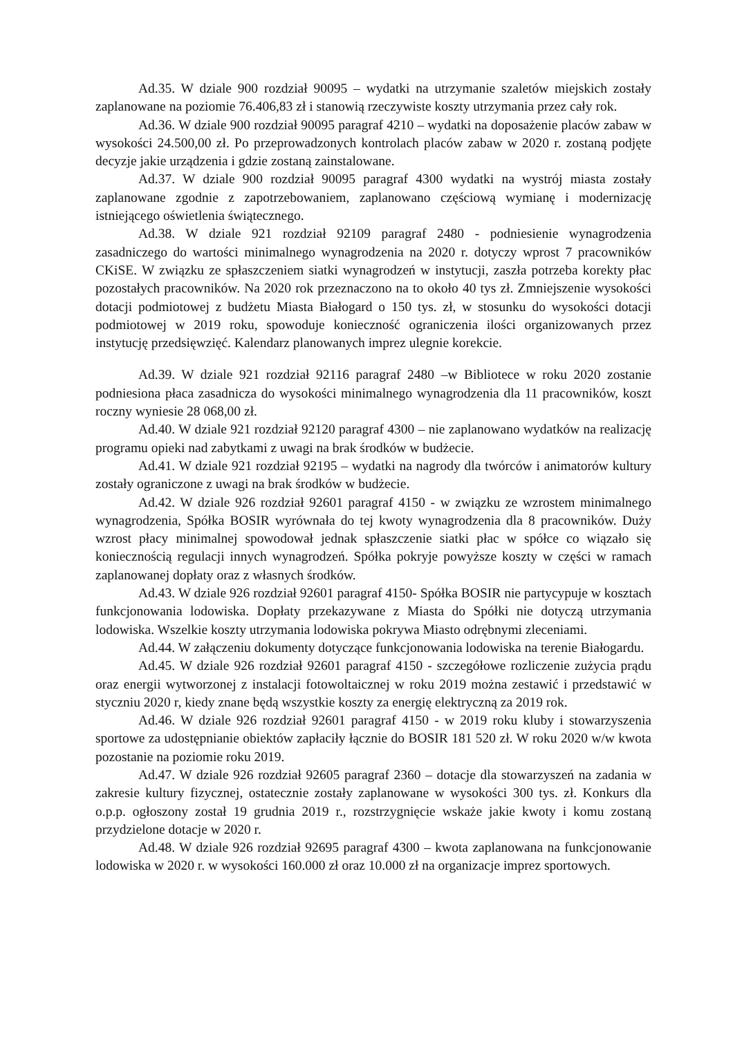Ad.35. W dziale 900 rozdział 90095 – wydatki na utrzymanie szaletów miejskich zostały zaplanowane na poziomie 76.406,83 zł i stanowią rzeczywiste koszty utrzymania przez cały rok.
Ad.36. W dziale 900 rozdział 90095 paragraf 4210 – wydatki na doposażenie placów zabaw w wysokości 24.500,00 zł. Po przeprowadzonych kontrolach placów zabaw w 2020 r. zostaną podjęte decyzje jakie urządzenia i gdzie zostaną zainstalowane.
Ad.37. W dziale 900 rozdział 90095 paragraf 4300 wydatki na wystrój miasta zostały zaplanowane zgodnie z zapotrzebowaniem, zaplanowano częściową wymianę i modernizację istniejącego oświetlenia świątecznego.
Ad.38. W dziale 921 rozdział 92109 paragraf 2480 - podniesienie wynagrodzenia zasadniczego do wartości minimalnego wynagrodzenia na 2020 r. dotyczy wprost 7 pracowników CKiSE. W związku ze spłaszczeniem siatki wynagrodzeń w instytucji, zaszła potrzeba korekty płac pozostałych pracowników. Na 2020 rok przeznaczono na to około 40 tys zł. Zmniejszenie wysokości dotacji podmiotowej z budżetu Miasta Białogard o 150 tys. zł, w stosunku do wysokości dotacji podmiotowej w 2019 roku, spowoduje konieczność ograniczenia ilości organizowanych przez instytucję przedsięwzięć. Kalendarz planowanych imprez ulegnie korekcie.
Ad.39. W dziale 921 rozdział 92116 paragraf 2480 –w Bibliotece w roku 2020 zostanie podniesiona płaca zasadnicza do wysokości minimalnego wynagrodzenia dla 11 pracowników, koszt roczny wyniesie 28 068,00 zł.
Ad.40. W dziale 921 rozdział 92120 paragraf 4300 – nie zaplanowano wydatków na realizację programu opieki nad zabytkami z uwagi na brak środków w budżecie.
Ad.41. W dziale 921 rozdział 92195 – wydatki na nagrody dla twórców i animatorów kultury zostały ograniczone z uwagi na brak środków w budżecie.
Ad.42. W dziale 926 rozdział 92601 paragraf 4150 - w związku ze wzrostem minimalnego wynagrodzenia, Spółka BOSIR wyrównała do tej kwoty wynagrodzenia dla 8 pracowników. Duży wzrost płacy minimalnej spowodował jednak spłaszczenie siatki płac w spółce co wiązało się koniecznością regulacji innych wynagrodzeń. Spółka pokryje powyższe koszty w części w ramach zaplanowanej dopłaty oraz z własnych środków.
Ad.43. W dziale 926 rozdział 92601 paragraf 4150- Spółka BOSIR nie partycypuje w kosztach funkcjonowania lodowiska. Dopłaty przekazywane z Miasta do Spółki nie dotyczą utrzymania lodowiska. Wszelkie koszty utrzymania lodowiska pokrywa Miasto odrębnymi zleceniami.
Ad.44. W załączeniu dokumenty dotyczące funkcjonowania lodowiska na terenie Białogardu.
Ad.45. W dziale 926 rozdział 92601 paragraf 4150 - szczegółowe rozliczenie zużycia prądu oraz energii wytworzonej z instalacji fotowoltaicznej w roku 2019 można zestawić i przedstawić w styczniu 2020 r, kiedy znane będą wszystkie koszty za energię elektryczną za 2019 rok.
Ad.46. W dziale 926 rozdział 92601 paragraf 4150 - w 2019 roku kluby i stowarzyszenia sportowe za udostępnianie obiektów zapłaciły łącznie do BOSIR 181 520 zł. W roku 2020 w/w kwota pozostanie na poziomie roku 2019.
Ad.47. W dziale 926 rozdział 92605 paragraf 2360 – dotacje dla stowarzyszeń na zadania w zakresie kultury fizycznej, ostatecznie zostały zaplanowane w wysokości 300 tys. zł. Konkurs dla o.p.p. ogłoszony został 19 grudnia 2019 r., rozstrzygnięcie wskaże jakie kwoty i komu zostaną przydzielone dotacje w 2020 r.
Ad.48. W dziale 926 rozdział 92695 paragraf 4300 – kwota zaplanowana na funkcjonowanie lodowiska w 2020 r. w wysokości 160.000 zł oraz 10.000 zł na organizacje imprez sportowych.